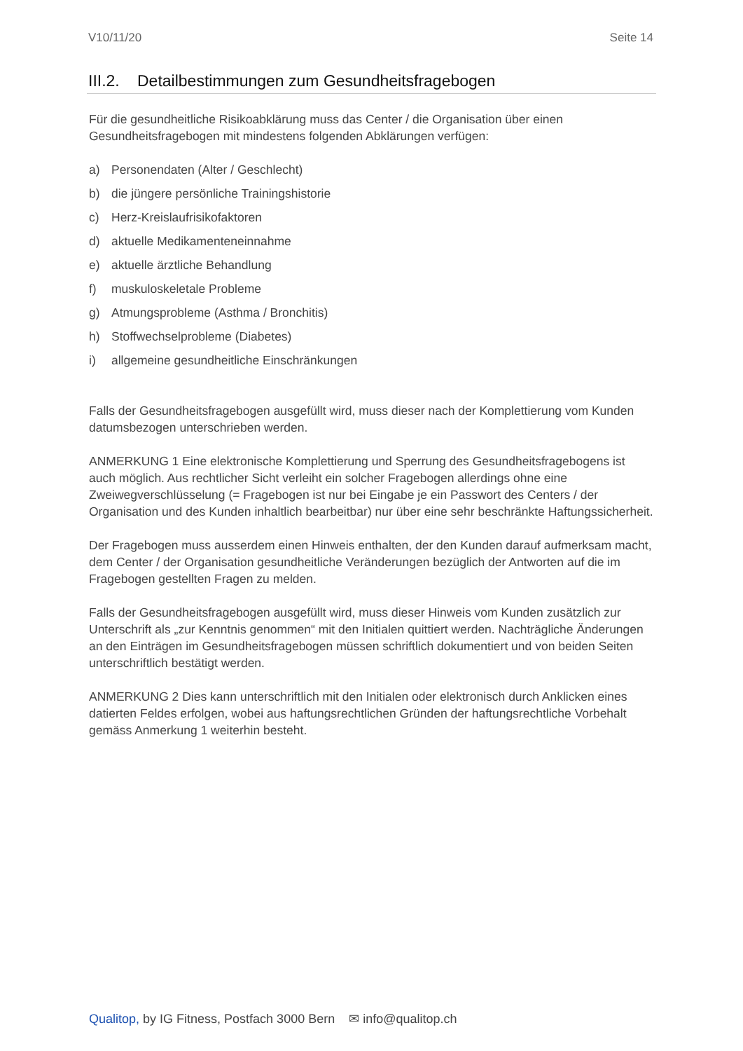V10/11/20 Seite 14
III.2. Detailbestimmungen zum Gesundheitsfragebogen
Für die gesundheitliche Risikoabklärung muss das Center / die Organisation über einen Gesundheitsfragebogen mit mindestens folgenden Abklärungen verfügen:
a) Personendaten (Alter / Geschlecht)
b) die jüngere persönliche Trainingshistorie
c) Herz-Kreislaufrisikofaktoren
d) aktuelle Medikamenteneinnahme
e) aktuelle ärztliche Behandlung
f) muskuloskeletale Probleme
g) Atmungsprobleme (Asthma / Bronchitis)
h) Stoffwechselprobleme (Diabetes)
i) allgemeine gesundheitliche Einschränkungen
Falls der Gesundheitsfragebogen ausgefüllt wird, muss dieser nach der Komplettierung vom Kunden datumsbezogen unterschrieben werden.
ANMERKUNG 1 Eine elektronische Komplettierung und Sperrung des Gesundheitsfragebogens ist auch möglich. Aus rechtlicher Sicht verleiht ein solcher Fragebogen allerdings ohne eine Zweiwegverschlüsselung (= Fragebogen ist nur bei Eingabe je ein Passwort des Centers / der Organisation und des Kunden inhaltlich bearbeitbar) nur über eine sehr beschränkte Haftungssicherheit.
Der Fragebogen muss ausserdem einen Hinweis enthalten, der den Kunden darauf aufmerksam macht, dem Center / der Organisation gesundheitliche Veränderungen bezüglich der Antworten auf die im Fragebogen gestellten Fragen zu melden.
Falls der Gesundheitsfragebogen ausgefüllt wird, muss dieser Hinweis vom Kunden zusätzlich zur Unterschrift als „zur Kenntnis genommen“ mit den Initialen quittiert werden. Nachträgliche Änderungen an den Einträgen im Gesundheitsfragebogen müssen schriftlich dokumentiert und von beiden Seiten unterschriftlich bestätigt werden.
ANMERKUNG 2 Dies kann unterschriftlich mit den Initialen oder elektronisch durch Anklicken eines datierten Feldes erfolgen, wobei aus haftungsrechtlichen Gründen der haftungsrechtliche Vorbehalt gemäss Anmerkung 1 weiterhin besteht.
Qualitop, by IG Fitness, Postfach 3000 Bern ✉ info@qualitop.ch